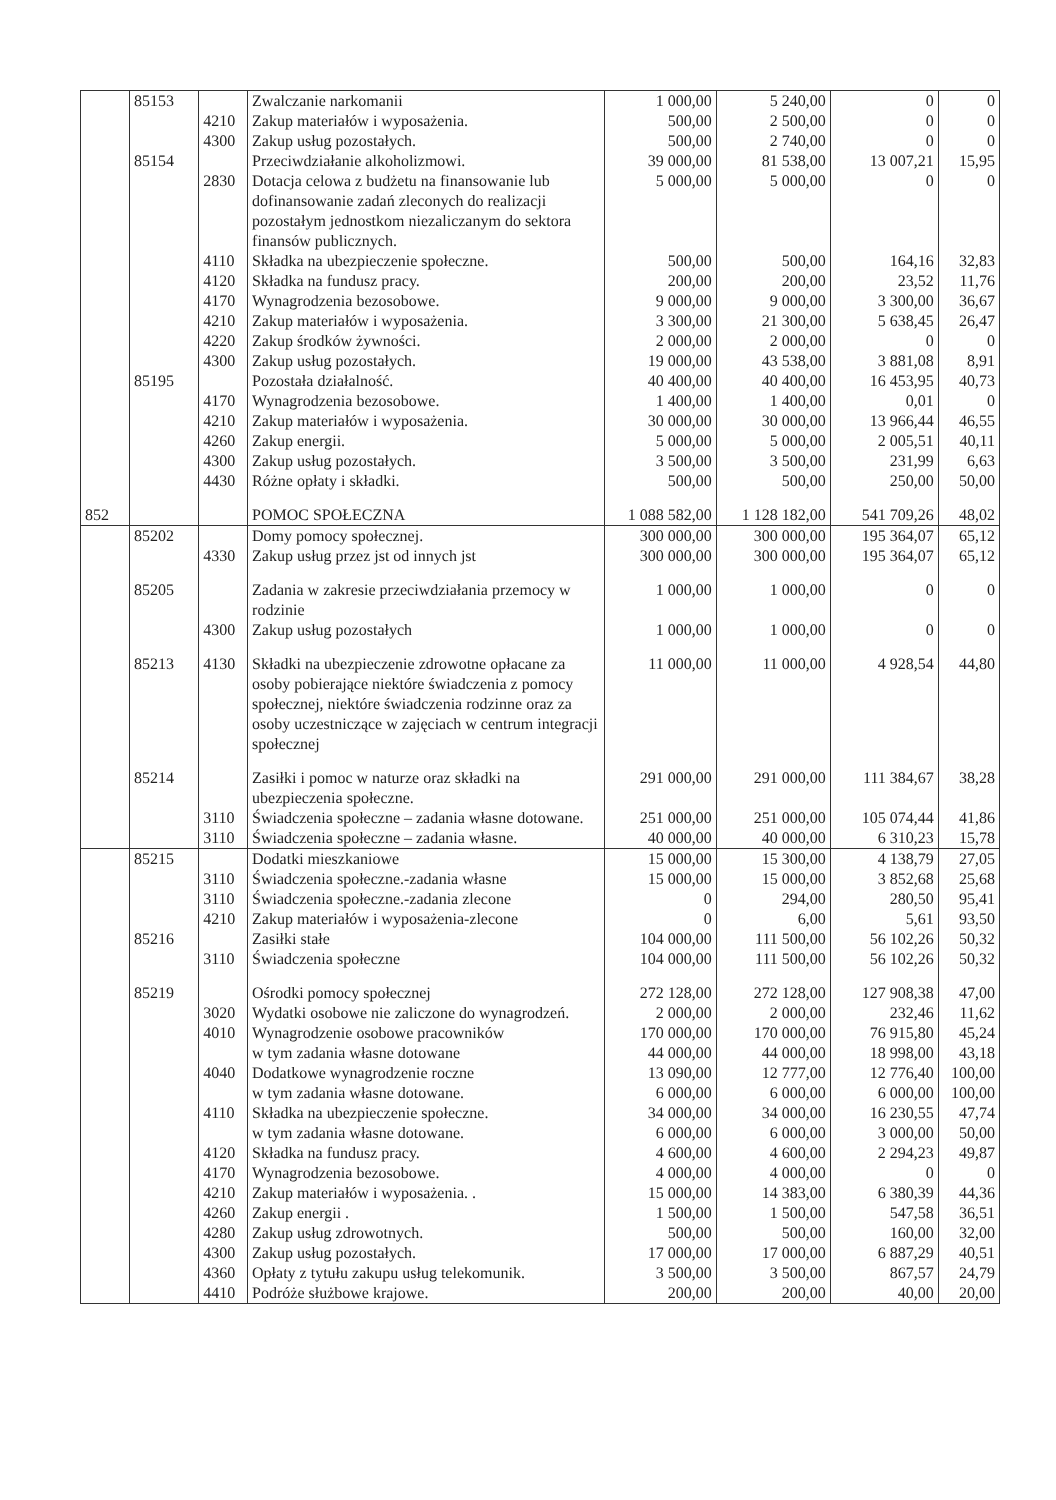| | 85153 | | Zwalczanie narkomanii | 1 000,00 | 5 240,00 | 0 | 0 |
| | | 4210 | Zakup materiałów i wyposażenia. | 500,00 | 2 500,00 | 0 | 0 |
| | | 4300 | Zakup usług pozostałych. | 500,00 | 2 740,00 | 0 | 0 |
| | 85154 | | Przeciwdziałanie alkoholizmowi. | 39 000,00 | 81 538,00 | 13 007,21 | 15,95 |
| | | 2830 | Dotacja celowa z budżetu na finansowanie lub dofinansowanie zadań zleconych do realizacji pozostałym jednostkom niezaliczanym do sektora finansów publicznych. | 5 000,00 | 5 000,00 | 0 | 0 |
| | | 4110 | Składka na ubezpieczenie społeczne. | 500,00 | 500,00 | 164,16 | 32,83 |
| | | 4120 | Składka na fundusz pracy. | 200,00 | 200,00 | 23,52 | 11,76 |
| | | 4170 | Wynagrodzenia bezosobowe. | 9 000,00 | 9 000,00 | 3 300,00 | 36,67 |
| | | 4210 | Zakup materiałów i wyposażenia. | 3 300,00 | 21 300,00 | 5 638,45 | 26,47 |
| | | 4220 | Zakup środków żywności. | 2 000,00 | 2 000,00 | 0 | 0 |
| | | 4300 | Zakup usług pozostałych. | 19 000,00 | 43 538,00 | 3 881,08 | 8,91 |
| | 85195 | | Pozostała działalność. | 40 400,00 | 40 400,00 | 16 453,95 | 40,73 |
| | | 4170 | Wynagrodzenia bezosobowe. | 1 400,00 | 1 400,00 | 0,01 | 0 |
| | | 4210 | Zakup materiałów i wyposażenia. | 30 000,00 | 30 000,00 | 13 966,44 | 46,55 |
| | | 4260 | Zakup energii. | 5 000,00 | 5 000,00 | 2 005,51 | 40,11 |
| | | 4300 | Zakup usług pozostałych. | 3 500,00 | 3 500,00 | 231,99 | 6,63 |
| | | 4430 | Różne opłaty i składki. | 500,00 | 500,00 | 250,00 | 50,00 |
| 852 | | | POMOC SPOŁECZNA | 1 088 582,00 | 1 128 182,00 | 541 709,26 | 48,02 |
| | 85202 | | Domy pomocy społecznej. | 300 000,00 | 300 000,00 | 195 364,07 | 65,12 |
| | | 4330 | Zakup usług przez jst od innych jst | 300 000,00 | 300 000,00 | 195 364,07 | 65,12 |
| | 85205 | | Zadania w zakresie przeciwdziałania przemocy w rodzinie | 1 000,00 | 1 000,00 | 0 | 0 |
| | | 4300 | Zakup usług pozostałych | 1 000,00 | 1 000,00 | 0 | 0 |
| | 85213 | 4130 | Składki na ubezpieczenie zdrowotne opłacane za osoby pobierające niektóre świadczenia z pomocy społecznej, niektóre świadczenia rodzinne oraz za osoby uczestniczące w zajęciach w centrum integracji społecznej | 11 000,00 | 11 000,00 | 4 928,54 | 44,80 |
| | 85214 | | Zasiłki i pomoc w naturze oraz składki na ubezpieczenia społeczne. | 291 000,00 | 291 000,00 | 111 384,67 | 38,28 |
| | | 3110 | Świadczenia społeczne – zadania własne dotowane. | 251 000,00 | 251 000,00 | 105 074,44 | 41,86 |
| | | 3110 | Świadczenia społeczne – zadania własne. | 40 000,00 | 40 000,00 | 6 310,23 | 15,78 |
| | 85215 | | Dodatki mieszkaniowe | 15 000,00 | 15 300,00 | 4 138,79 | 27,05 |
| | | 3110 | Świadczenia społeczne.-zadania własne | 15 000,00 | 15 000,00 | 3 852,68 | 25,68 |
| | | 3110 | Świadczenia społeczne.-zadania zlecone | 0 | 294,00 | 280,50 | 95,41 |
| | | 4210 | Zakup materiałów i wyposażenia-zlecone | 0 | 6,00 | 5,61 | 93,50 |
| | 85216 | | Zasiłki stałe | 104 000,00 | 111 500,00 | 56 102,26 | 50,32 |
| | | 3110 | Świadczenia społeczne | 104 000,00 | 111 500,00 | 56 102,26 | 50,32 |
| | 85219 | | Ośrodki pomocy społecznej | 272 128,00 | 272 128,00 | 127 908,38 | 47,00 |
| | | 3020 | Wydatki osobowe nie zaliczone do wynagrodzeń. | 2 000,00 | 2 000,00 | 232,46 | 11,62 |
| | | 4010 | Wynagrodzenie osobowe pracowników | 170 000,00 | 170 000,00 | 76 915,80 | 45,24 |
| | | | w tym zadania własne dotowane | 44 000,00 | 44 000,00 | 18 998,00 | 43,18 |
| | | 4040 | Dodatkowe wynagrodzenie roczne | 13 090,00 | 12 777,00 | 12 776,40 | 100,00 |
| | | | w tym zadania własne dotowane. | 6 000,00 | 6 000,00 | 6 000,00 | 100,00 |
| | | 4110 | Składka na ubezpieczenie społeczne. | 34 000,00 | 34 000,00 | 16 230,55 | 47,74 |
| | | | w tym zadania własne dotowane. | 6 000,00 | 6 000,00 | 3 000,00 | 50,00 |
| | | 4120 | Składka na fundusz pracy. | 4 600,00 | 4 600,00 | 2 294,23 | 49,87 |
| | | 4170 | Wynagrodzenia bezosobowe. | 4 000,00 | 4 000,00 | 0 | 0 |
| | | 4210 | Zakup materiałów i wyposażenia. . | 15 000,00 | 14 383,00 | 6 380,39 | 44,36 |
| | | 4260 | Zakup energii . | 1 500,00 | 1 500,00 | 547,58 | 36,51 |
| | | 4280 | Zakup usług zdrowotnych. | 500,00 | 500,00 | 160,00 | 32,00 |
| | | 4300 | Zakup usług pozostałych. | 17 000,00 | 17 000,00 | 6 887,29 | 40,51 |
| | | 4360 | Opłaty z tytułu zakupu usług telekomunik. | 3 500,00 | 3 500,00 | 867,57 | 24,79 |
| | | 4410 | Podróże służbowe krajowe. | 200,00 | 200,00 | 40,00 | 20,00 |